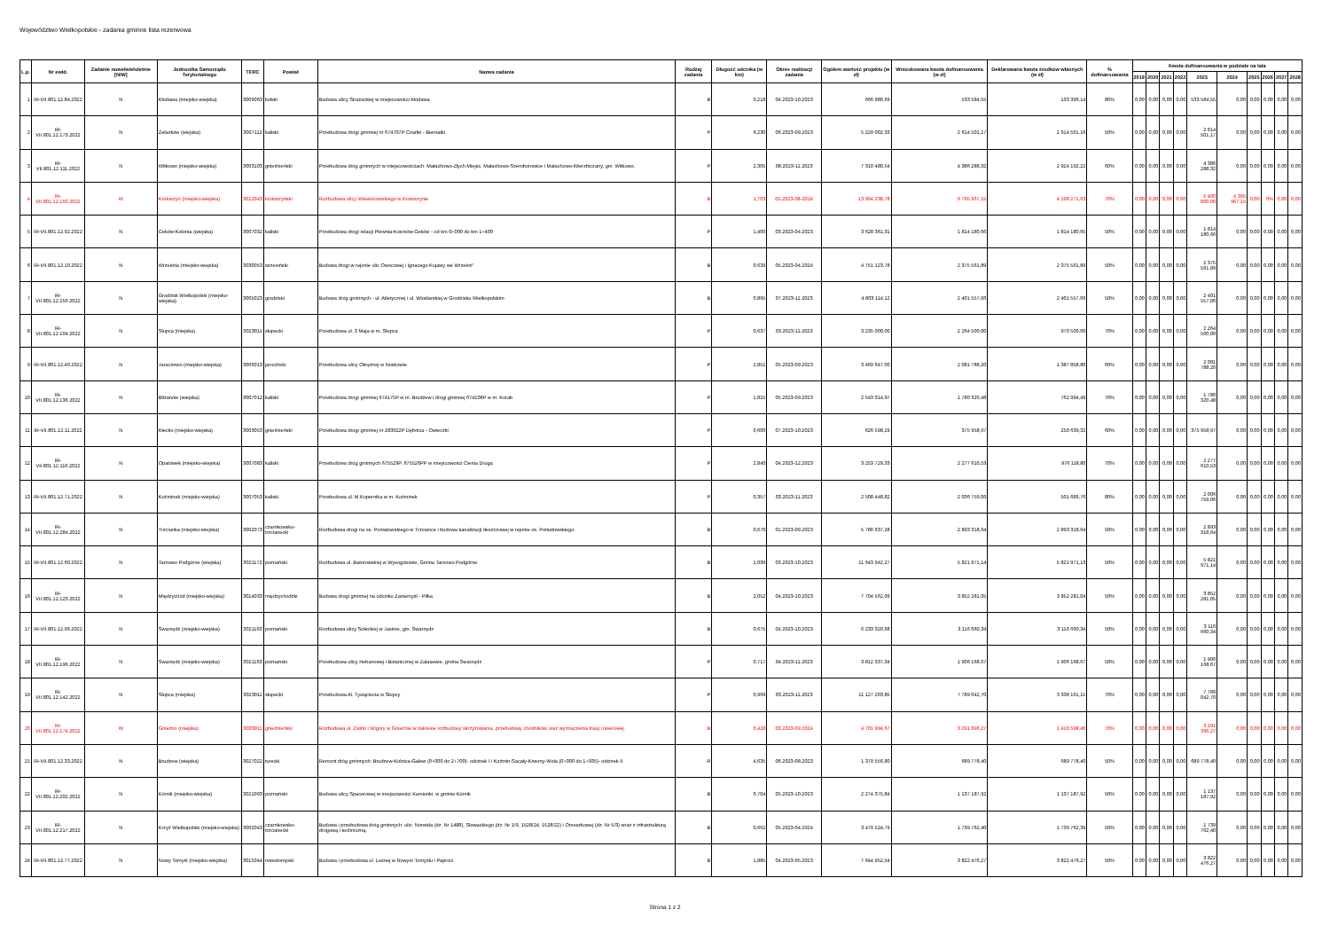Województwo Wielkopolskie - zadania gminne lista rezerwowa
| L.p. | Nr ewid. | Zadanie nowe/wieloletnie [N/W] | Jednostka Samorządu Terytorialnego | TERC | Powiat | Nazwa zadania | Rodzaj zadania | Długość odcinka (w km) | Okres realizacji zadania | Ogółem wartość projektu (w zł) | Wnioskowana kwota dofinansowania (w zł) | Deklarowana kwota środków własnych (w zł) | % dofinansowania | Kwota dofinansowania w podziale na lata | | | | | | | | | |
| --- | --- | --- | --- | --- | --- | --- | --- | --- | --- | --- | --- | --- | --- | --- | --- | --- | --- | --- | --- | --- | --- | --- | --- |
| | | | | | | | | | | | | | | 2019 | 2020 | 2021 | 2022 | 2023 | 2024 | 2025 | 2026 | 2027 | 2028 |
| 1 | IR-VII.801.12.84.2022 | N | Kłodawa (miejsko-wiejska) | 3009063 | kolski | Budowa ulicy Strażackiej w miejscowości Kłodawa | B | 0,218 | 04.2023-10.2023 | 666 980,69 | 533 584,55 | 133 396,14 | 80% | 0,00 | 0,00 | 0,00 | 0,00 | 533 584,55 | 0,00 | 0,00 | 0,00 | 0,00 | 0,00 |
| 2 | IR-VII.801.12.173.2022 | N | Żelazków (wiejska) | 3007112 | kaliski | Przebudowa drogi gminnej nr 674707P Czartki - Biernatki | P | 6,230 | 06.2023-09.2023 | 5 229 002,33 | 2 614 501,17 | 2 614 501,16 | 50% | 0,00 | 0,00 | 0,00 | 0,00 | 2 614 501,17 | 0,00 | 0,00 | 0,00 | 0,00 | 0,00 |
| 3 | IR-VII.801.12.111.2022 | N | Witkowo (miejsko-wiejska) | 3003103 | gnieźnieński | Przebudowa dróg gminnych w miejscowościach: Małachowo-Złych Miejsc, Małachowo-Szemborowice i Małachowo-Wierzbiczany, gm. Witkowo. | P | 2,305 | 08.2023-11.2023 | 7 310 480,54 | 4 386 288,32 | 2 924 192,22 | 60% | 0,00 | 0,00 | 0,00 | 0,00 | 4 386 288,32 | 0,00 | 0,00 | 0,00 | 0,00 | 0,00 |
| 4 | IR-VII.801.12.150.2022 | W | Krotoszyn (miejsko-wiejska) | 3012043 | krotoszyński | Rozbudowa ulicy Wiewiórowskiego w Krotoszynie | B | 1,703 | 05.2023-08-2024 | 13 994 238,78 | 9 795 967,15 | 4 198 271,63 | 70% | 0,00 | 0,00 | 0,00 | 0,00 | 5 400 000,00 | 4 395 967,15 | 0,00 | 0% | 0,00 | 0,00 |
| 5 | IR-VII.801.12.92.2022 | N | Ceków-Kolonia (wiejska) | 3007032 | kaliski | Przebudowa drogi relacji Plewnia-Kosmów-Ceków - od km 0+000 do km 1+400 | P | 1,400 | 03.2023-04.2023 | 3 628 361,31 | 1 814 180,66 | 1 814 180,65 | 50% | 0,00 | 0,00 | 0,00 | 0,00 | 1 814 180,66 | 0,00 | 0,00 | 0,00 | 0,00 | 0,00 |
| 6 | IR-VII.801.12.10.2022 | N | Września (miejsko-wiejska) | 3030053 | wrzesiński | Budowa drogi w rejonie ulic Owocowej i Ignacego Kujawy we Wrześni” | B | 0,639 | 05.2023-04.2024 | 4 751 123,78 | 2 375 561,89 | 2 375 561,89 | 50% | 0,00 | 0,00 | 0,00 | 0,00 | 2 375 561,89 | 0,00 | 0,00 | 0,00 | 0,00 | 0,00 |
| 7 | IR-VII.801.12.250.2022 | N | Grodzisk Wielkopolski (miejsko-wiejska) | 3005023 | grodziski | Budowa dróg gminnych - ul. Atletycznej i ul. Wioślarskiej w Grodzisku Wielkopolskim | B | 0,895 | 07.2023-11.2023 | 4 803 114,12 | 2 401 557,06 | 2 401 557,06 | 50% | 0,00 | 0,00 | 0,00 | 0,00 | 2 401 557,06 | 0,00 | 0,00 | 0,00 | 0,00 | 0,00 |
| 8 | IR-VII.801.12.104.2022 | N | Słupca (miejska) | 3023011 | słupecki | Przebudowa ul. 3 Maja w m. Słupca | P | 0,637 | 03.2023-11.2023 | 3 235 000,00 | 2 264 500,00 | 970 500,00 | 70% | 0,00 | 0,00 | 0,00 | 0,00 | 2 264 500,00 | 0,00 | 0,00 | 0,00 | 0,00 | 0,00 |
| 9 | IR-VII.801.12.40.2022 | N | Jaraczewo (miejsko-wiejska) | 3006013 | jarociński | Przebudowa ulicy Okrężnej w Noskowie | P | 2,851 | 05.2023-09.2023 | 3 469 647,00 | 2 081 788,20 | 1 387 858,80 | 60% | 0,00 | 0,00 | 0,00 | 0,00 | 2 081 788,20 | 0,00 | 0,00 | 0,00 | 0,00 | 0,00 |
| 10 | IR-VII.801.12.136.2022 | N | Blizanów (wiejska) | 3007012 | kaliski | Przebudowa drogi gminnej 674175P w m. Brudzew i drogi gminnej 674108P w m. Korab | P | 1,815 | 05.2023-09.2023 | 2 543 314,97 | 1 780 320,48 | 762 994,49 | 70% | 0,00 | 0,00 | 0,00 | 0,00 | 1 780 320,48 | 0,00 | 0,00 | 0,00 | 0,00 | 0,00 |
| 11 | IR-VII.801.12.11.2022 | N | Kłecko (miejsko-wiejska) | 3003053 | gnieźnieński | Przebudowa drogi gminnej nr 283022P Dębnica - Owieczki | P | 0,600 | 07.2023-10.2023 | 626 598,29 | 375 958,97 | 250 639,32 | 60% | 0,00 | 0,00 | 0,00 | 0,00 | 375 958,97 | 0,00 | 0,00 | 0,00 | 0,00 | 0,00 |
| 12 | IR-VII.801.12.116.2022 | N | Opatówek (miejsko-wiejska) | 3007083 | kaliski | Przebudowa dróg gminnych 675529P, 675526PP w miejscowości Cienia Druga | P | 2,840 | 04.2023-12.2023 | 3 253 729,33 | 2 277 610,53 | 976 118,80 | 70% | 0,00 | 0,00 | 0,00 | 0,00 | 2 277 610,53 | 0,00 | 0,00 | 0,00 | 0,00 | 0,00 |
| 13 | IR-VII.801.12.71.2022 | N | Koźminek (miejsko-wiejska) | 3007053 | kaliski | Przebudowa ul. M.Kopernika w m. Koźminek | P | 0,357 | 03.2023-11.2023 | 2 508 448,82 | 2 006 759,06 | 501 689,76 | 80% | 0,00 | 0,00 | 0,00 | 0,00 | 2 006 759,06 | 0,00 | 0,00 | 0,00 | 0,00 | 0,00 |
| 14 | IR-VII.801.12.284.2022 | N | Trzcianka (miejsko-wiejska) | 3002073 | czarnkowsko-trzcianecki | Rozbudowa drogi na os. Poniatowskiego w Trzciance i budowa kanalizacji deszczowej w rejonie os. Poniatowskiego. | B | 0,670 | 01.2023-09.2023 | 5 786 637,28 | 2 893 318,64 | 2 893 318,64 | 50% | 0,00 | 0,00 | 0,00 | 0,00 | 2 893 318,64 | 0,00 | 0,00 | 0,00 | 0,00 | 0,00 |
| 15 | IR-VII.801.12.60.2022 | N | Tarnowo Podgórne (wiejska) | 3021172 | poznański | Rozbudowa ul. Batorowskiej w Wysogotowie, Gmina Tarnowo Podgórne | B | 1,039 | 03.2023-10.2023 | 11 643 942,27 | 5 821 971,14 | 5 821 971,13 | 50% | 0,00 | 0,00 | 0,00 | 0,00 | 5 821 971,14 | 0,00 | 0,00 | 0,00 | 0,00 | 0,00 |
| 16 | IR-VII.801.12.123.2022 | N | Międzychód (miejsko-wiejska) | 3014033 | międzychodzki | Budowa drogi gminnej na odcinku Zaniemyśl - Piłka | B | 2,052 | 04.2023-10.2023 | 7 704 562,09 | 3 852 281,05 | 3 852 281,04 | 50% | 0,00 | 0,00 | 0,00 | 0,00 | 3 852 281,05 | 0,00 | 0,00 | 0,00 | 0,00 | 0,00 |
| 17 | IR-VII.801.12.96.2022 | N | Swarzędz (miejsko-wiejska) | 3021163 | poznański | Rozbudowa ulicy Sołeckiej w Jasinie, gm. Swarzędz | B | 0,675 | 04.2023-10.2023 | 6 233 320,68 | 3 116 660,34 | 3 116 660,34 | 50% | 0,00 | 0,00 | 0,00 | 0,00 | 3 116 660,34 | 0,00 | 0,00 | 0,00 | 0,00 | 0,00 |
| 18 | IR-VII.801.12.196.2022 | N | Swarzędz (miejsko-wiejska) | 3021163 | poznański | Przebudowa ulicy Hebanowej i Botanicznej w Zalasewie, gmina Swarzędz | P | 0,717 | 04.2023-11.2023 | 3 812 337,34 | 1 906 168,67 | 1 906 168,67 | 50% | 0,00 | 0,00 | 0,00 | 0,00 | 1 906 168,67 | 0,00 | 0,00 | 0,00 | 0,00 | 0,00 |
| 19 | IR-VII.801.12.142.2022 | N | Słupca (miejska) | 3023011 | słupecki | Przebudowa Al. Tysiąclecia w Słupcy | P | 0,969 | 03.2023-11.2023 | 11 127 203,85 | 7 789 042,70 | 3 338 161,15 | 70% | 0,00 | 0,00 | 0,00 | 0,00 | 7 789 042,70 | 0,00 | 0,00 | 0,00 | 0,00 | 0,00 |
| 20 | IR-VII.801.12.174.2022 | W | Gniezno (miejska) | 3003011 | gnieźnieński | Rozbudowa ul. Żwirki i Wigury w Gnieźnie w zakresie rozbudowy skrzyżowania, przebudowy chodników oraz wyznaczenia trasy rowerowej. | B | 0,428 | 03.2023-09.2024 | 4 701 994,67 | 3 291 396,27 | 1 410 598,40 | 70% | 0,00 | 0,00 | 0,00 | 0,00 | 3 291 396,27 | 0,00 | 0,00 | 0,00 | 0,00 | 0,00 |
| 21 | IR-VII.801.12.33.2022 | N | Brudzew (wiejska) | 3027022 | turecki | Remont dróg gminnych: Brudzew-Kolnica-Galew (0+000 do 2+700)- odcinek I i Koźmin-Sacały-Krwony-Wola (0+000 do 1+935)- odcinek II | R | 4,635 | 06.2023-08.2023 | 1 379 556,80 | 689 778,40 | 689 778,40 | 50% | 0,00 | 0,00 | 0,00 | 0,00 | 689 778,40 | 0,00 | 0,00 | 0,00 | 0,00 | 0,00 |
| 22 | IR-VII.801.12.202.2022 | N | Kórnik (miejsko-wiejska) | 3021093 | poznański | Budowa ulicy Spacerowej w miejscowości Kamionki, w gminie Kórnik | B | 0,704 | 05.2023-10.2023 | 2 274 375,84 | 1 137 187,92 | 1 137 187,92 | 50% | 0,00 | 0,00 | 0,00 | 0,00 | 1 137 187,92 | 0,00 | 0,00 | 0,00 | 0,00 | 0,00 |
| 23 | IR-VII.801.12.217.2022 | N | Krzyż Wielkopolski (miejsko-wiejska) | 3002043 | czarnkowsko-trzcianecki | Budowa i przebudowa dróg gminnych: ulic: Norwida (dz. Nr 1488), Słowackiego (dz. Nr 1/9, 1528/24, 1528/22) i Orzeszkowej (dz. Nr 5/3) wraz z infrastrukturą drogową i techniczną. | B | 0,662 | 05.2023-04.2024 | 3 479 524,79 | 1 739 762,40 | 1 739 762,39 | 50% | 0,00 | 0,00 | 0,00 | 0,00 | 1 739 762,40 | 0,00 | 0,00 | 0,00 | 0,00 | 0,00 |
| 24 | IR-VII.801.12.77.2022 | N | Nowy Tomyśl (miejsko-wiejska) | 3015044 | nowotomyski | Budowa i przebudowa ul. Leśnej w Nowym Tomyślu i Paproci | B | 1,885 | 04.2023-05.2023 | 7 644 952,54 | 3 822 476,27 | 3 822 476,27 | 50% | 0,00 | 0,00 | 0,00 | 0,00 | 3 822 476,27 | 0,00 | 0,00 | 0,00 | 0,00 | 0,00 |
Strona 1 z 2